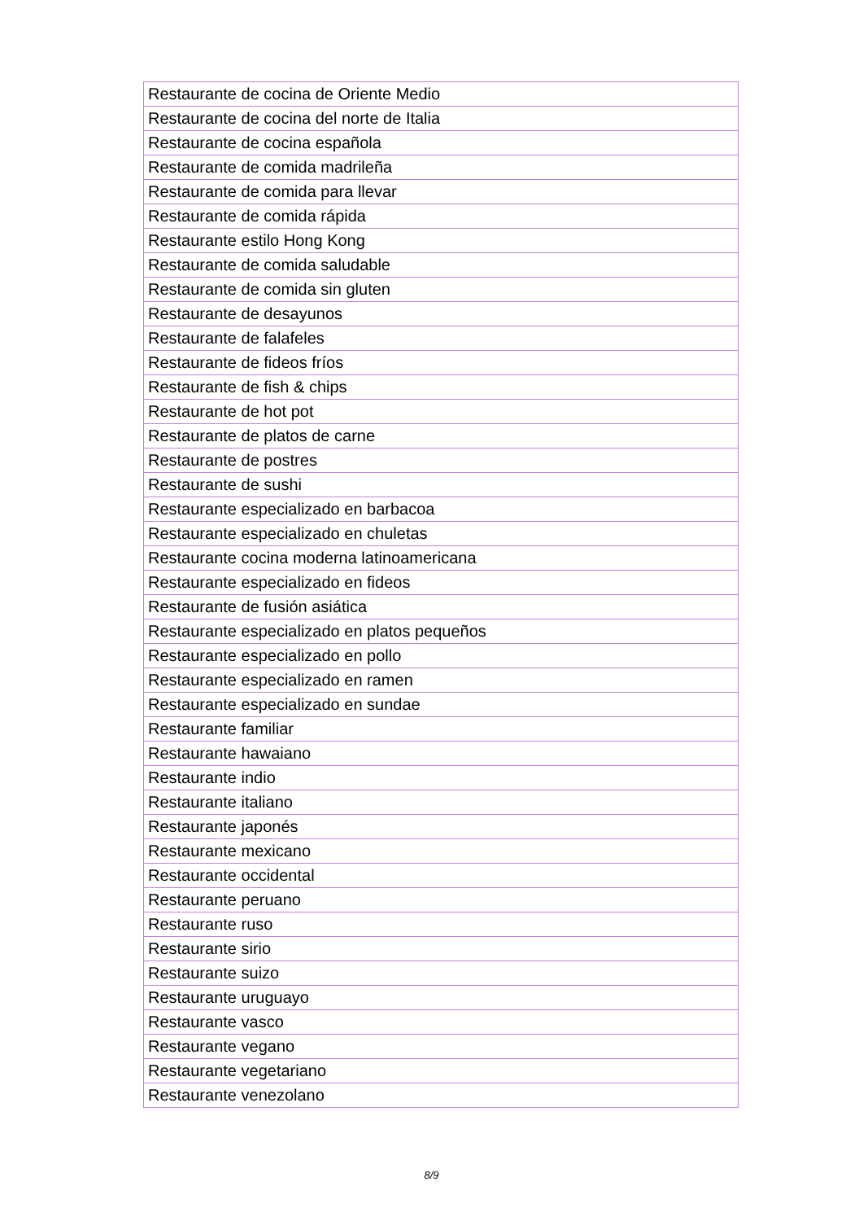| Restaurante de cocina de Oriente Medio |
| Restaurante de cocina del norte de Italia |
| Restaurante de cocina española |
| Restaurante de comida madrileña |
| Restaurante de comida para llevar |
| Restaurante de comida rápida |
| Restaurante estilo Hong Kong |
| Restaurante de comida saludable |
| Restaurante de comida sin gluten |
| Restaurante de desayunos |
| Restaurante de falafeles |
| Restaurante de fideos fríos |
| Restaurante de fish & chips |
| Restaurante de hot pot |
| Restaurante de platos de carne |
| Restaurante de postres |
| Restaurante de sushi |
| Restaurante especializado en barbacoa |
| Restaurante especializado en chuletas |
| Restaurante cocina moderna latinoamericana |
| Restaurante especializado en fideos |
| Restaurante de fusión asiática |
| Restaurante especializado en platos pequeños |
| Restaurante especializado en pollo |
| Restaurante especializado en ramen |
| Restaurante especializado en sundae |
| Restaurante familiar |
| Restaurante hawaiano |
| Restaurante indio |
| Restaurante italiano |
| Restaurante japonés |
| Restaurante mexicano |
| Restaurante occidental |
| Restaurante peruano |
| Restaurante ruso |
| Restaurante sirio |
| Restaurante suizo |
| Restaurante uruguayo |
| Restaurante vasco |
| Restaurante vegano |
| Restaurante vegetariano |
| Restaurante venezolano |
8/9